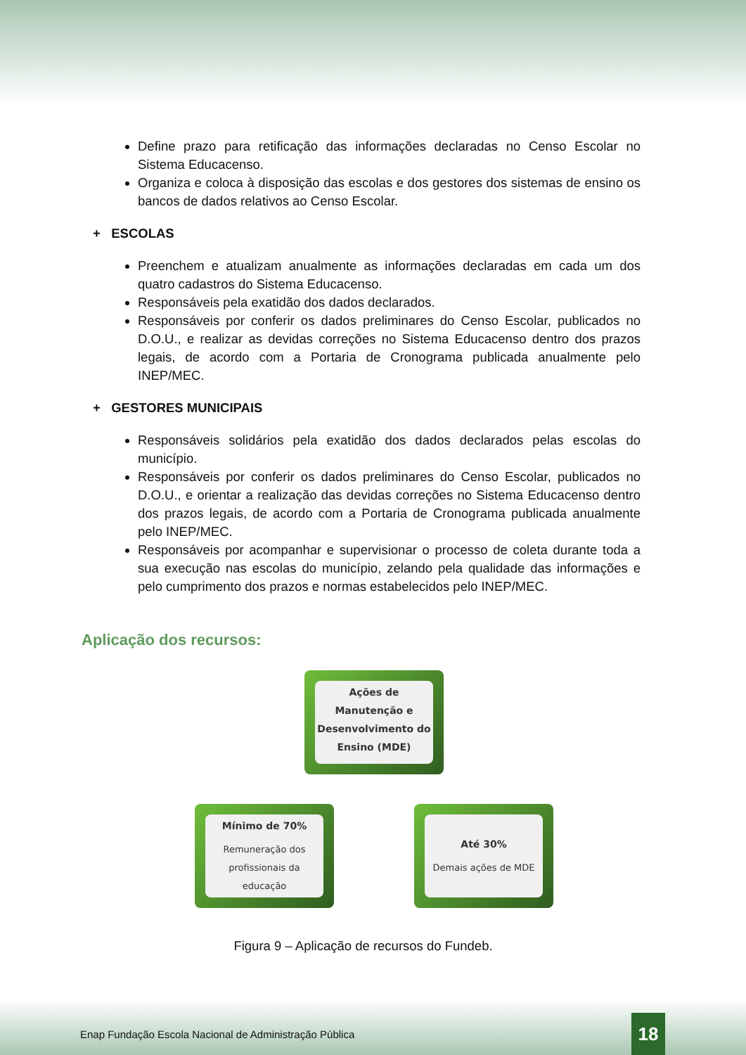Define prazo para retificação das informações declaradas no Censo Escolar no Sistema Educacenso.
Organiza e coloca à disposição das escolas e dos gestores dos sistemas de ensino os bancos de dados relativos ao Censo Escolar.
+ ESCOLAS
Preenchem e atualizam anualmente as informações declaradas em cada um dos quatro cadastros do Sistema Educacenso.
Responsáveis pela exatidão dos dados declarados.
Responsáveis por conferir os dados preliminares do Censo Escolar, publicados no D.O.U., e realizar as devidas correções no Sistema Educacenso dentro dos prazos legais, de acordo com a Portaria de Cronograma publicada anualmente pelo INEP/MEC.
+ GESTORES MUNICIPAIS
Responsáveis solidários pela exatidão dos dados declarados pelas escolas do município.
Responsáveis por conferir os dados preliminares do Censo Escolar, publicados no D.O.U., e orientar a realização das devidas correções no Sistema Educacenso dentro dos prazos legais, de acordo com a Portaria de Cronograma publicada anualmente pelo INEP/MEC.
Responsáveis por acompanhar e supervisionar o processo de coleta durante toda a sua execução nas escolas do município, zelando pela qualidade das informações e pelo cumprimento dos prazos e normas estabelecidos pelo INEP/MEC.
Aplicação dos recursos:
Ações de Manutenção e Desenvolvimento do Ensino (MDE)
Mínimo de 70%
Remuneração dos profissionais da educação
Até 30%
Demais ações de MDE
Figura 9 – Aplicação de recursos do Fundeb.
Enap Fundação Escola Nacional de Administração Pública
18